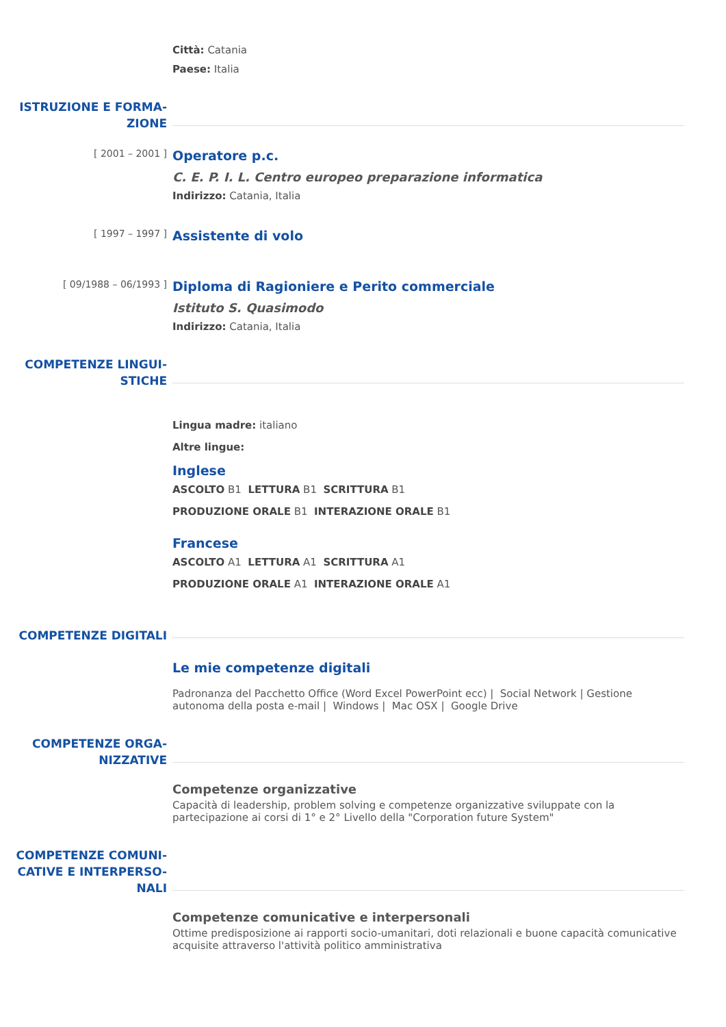Città: Catania
Paese: Italia
ISTRUZIONE E FORMA-
ZIONE
[ 2001 – 2001 ]
Operatore p.c.
C. E. P. I. L. Centro europeo preparazione informatica
Indirizzo: Catania, Italia
[ 1997 – 1997 ]
Assistente di volo
[ 09/1988 – 06/1993 ]
Diploma di Ragioniere e Perito commerciale
Istituto S. Quasimodo
Indirizzo: Catania, Italia
COMPETENZE LINGUI-
STICHE
Lingua madre: italiano
Altre lingue:
Inglese
ASCOLTO B1 LETTURA B1 SCRITTURA B1
PRODUZIONE ORALE B1 INTERAZIONE ORALE B1
Francese
ASCOLTO A1 LETTURA A1 SCRITTURA A1
PRODUZIONE ORALE A1 INTERAZIONE ORALE A1
COMPETENZE DIGITALI
Le mie competenze digitali
Padronanza del Pacchetto Office (Word Excel PowerPoint ecc) | Social Network | Gestione autonoma della posta e-mail | Windows | Mac OSX | Google Drive
COMPETENZE ORGA-
NIZZATIVE
Competenze organizzative
Capacità di leadership, problem solving e competenze organizzative sviluppate con la partecipazione ai corsi di 1° e 2° Livello della "Corporation future System"
COMPETENZE COMUNI-
CATIVE E INTERPERSO-
NALI
Competenze comunicative e interpersonali
Ottime predisposizione ai rapporti socio-umanitari, doti relazionali e buone capacità comunicative acquisite attraverso l'attività politico amministrativa